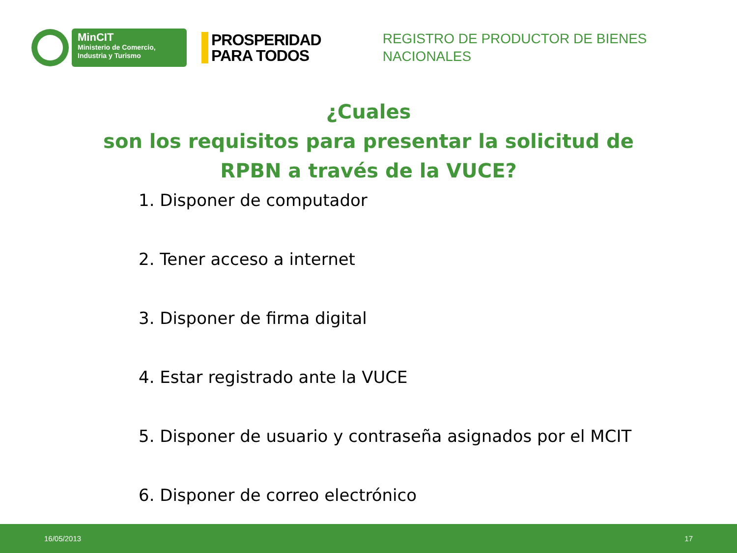MinCIT
Ministerio de Comercio,
Industria y Turismo
PROSPERIDAD
PARA TODOS
REGISTRO DE PRODUCTOR DE BIENES
NACIONALES
¿Cuales
son los requisitos para presentar la solicitud de RPBN a través de la VUCE?
1. Disponer de computador
2. Tener acceso a internet
3. Disponer de firma digital
4. Estar registrado ante la VUCE
5. Disponer de usuario y contraseña asignados por el MCIT
6. Disponer de correo electrónico
16/05/2013 17